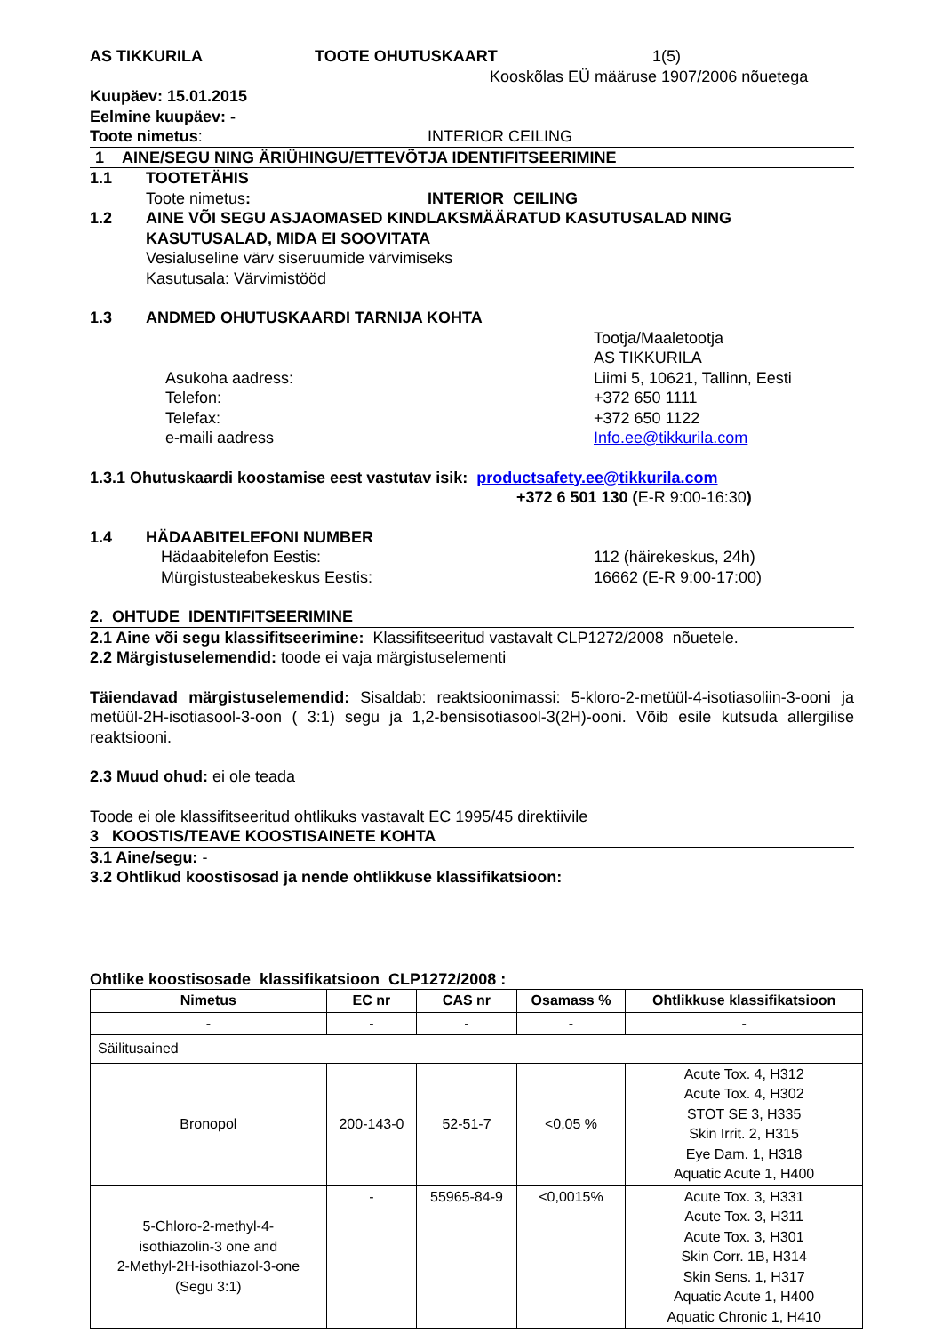AS TIKKURILA TOOTE OHUTUSKAART 1(5)
Kooskõlas EÜ määruse 1907/2006 nõuetega
Kuupäev: 15.01.2015
Eelmine kuupäev: -
Toote nimetus: INTERIOR CEILING
1 AINE/SEGU NING ÄRIÜHINGU/ETTEVÕTJA IDENTIFITSEERIMINE
1.1 TOOTETÄHIS
Toote nimetus: INTERIOR CEILING
1.2 AINE VÕI SEGU ASJAOMASED KINDLAKSMÄÄRATUD KASUTUSALAD NING KASUTUSALAD, MIDA EI SOOVITATA
Vesialuseline värv siseruumide värvimiseks
Kasutusala: Värvimistööd
1.3 ANDMED OHUTUSKAARDI TARNIJA KOHTA
Tootja/Maaletootja
AS TIKKURILA
Asukoha aadress:
Telefon:
Telefax:
e-maili aadress Liimi 5, 10621, Tallinn, Eesti
+372 650 1111
+372 650 1122
Info.ee@tikkurila.com
1.3.1 Ohutuskaardi koostamise eest vastutav isik: productsafety.ee@tikkurila.com
+372 6 501 130 (E-R 9:00-16:30)
1.4 HÄDAABITELEFONI NUMBER
Hädaabitelefon Eestis:
Mürgistusteabekeskus Eestis: 112 (häirekeskus, 24h)
16662 (E-R 9:00-17:00)
2. OHTUDE IDENTIFITSEERIMINE
2.1 Aine või segu klassifitseerimine: Klassifitseeritud vastavalt CLP1272/2008 nõuetele.
2.2 Märgistuselemendid: toode ei vaja märgistuselementi
Täiendavad märgistuselemendid: Sisaldab: reaktsioonimassi: 5-kloro-2-metüül-4-isotiasoliin-3-ooni ja metüül-2H-isotiasool-3-oon ( 3:1) segu ja 1,2-bensisotiasool-3(2H)-ooni. Võib esile kutsuda allergilise reaktsiooni.
2.3 Muud ohud: ei ole teada
Toode ei ole klassifitseeritud ohtlikuks vastavalt EC 1995/45 direktiivile
3 KOOSTIS/TEAVE KOOSTISAINETE KOHTA
3.1 Aine/segu: -
3.2 Ohtlikud koostisosad ja nende ohtlikkuse klassifikatsioon:
Ohtlike koostisosade klassifikatsioon CLP1272/2008 :
| Nimetus | EC nr | CAS nr | Osamass % | Ohtlikkuse klassifikatsioon |
| --- | --- | --- | --- | --- |
| - | - | - | - | - |
| Säilitusained | | | | |
| Bronopol | 200-143-0 | 52-51-7 | <0,05 % | Acute Tox. 4, H312 Acute Tox. 4, H302 STOT SE 3, H335 Skin Irrit. 2, H315 Eye Dam. 1, H318 Aquatic Acute 1, H400 |
| 5-Chloro-2-methyl-4- isothiazolin-3 one and 2-Methyl-2H-isothiazol-3-one (Segu 3:1) | - | 55965-84-9 | <0,0015% | Acute Tox. 3, H331 Acute Tox. 3, H311 Acute Tox. 3, H301 Skin Corr. 1B, H314 Skin Sens. 1, H317 Aquatic Acute 1, H400 Aquatic Chronic 1, H410 |